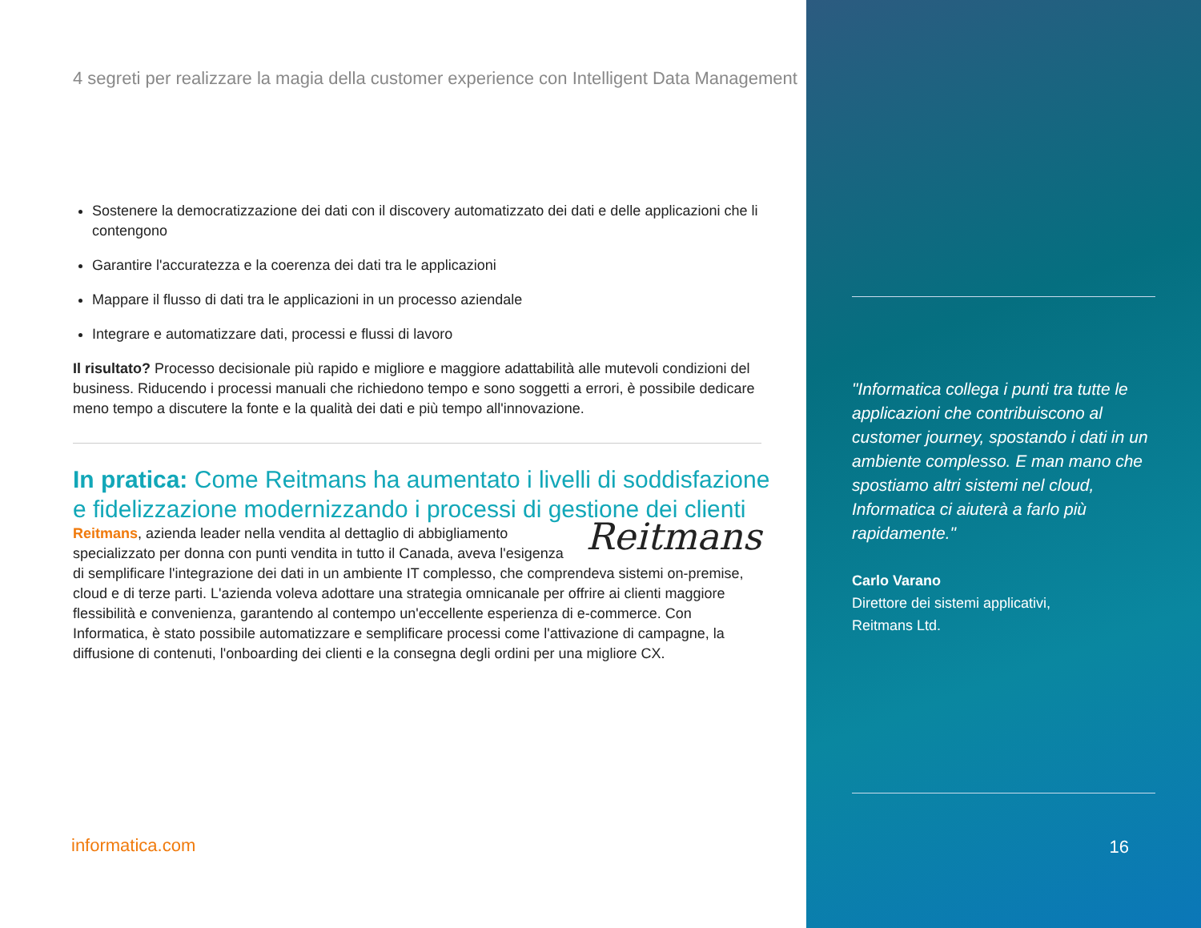4 segreti per realizzare la magia della customer experience con Intelligent Data Management
Sostenere la democratizzazione dei dati con il discovery automatizzato dei dati e delle applicazioni che li contengono
Garantire l'accuratezza e la coerenza dei dati tra le applicazioni
Mappare il flusso di dati tra le applicazioni in un processo aziendale
Integrare e automatizzare dati, processi e flussi di lavoro
Il risultato? Processo decisionale più rapido e migliore e maggiore adattabilità alle mutevoli condizioni del business. Riducendo i processi manuali che richiedono tempo e sono soggetti a errori, è possibile dedicare meno tempo a discutere la fonte e la qualità dei dati e più tempo all'innovazione.
In pratica: Come Reitmans ha aumentato i livelli di soddisfazione e fidelizzazione modernizzando i processi di gestione dei clienti
Reitmans Reitmans, azienda leader nella vendita al dettaglio di abbigliamento specializzato per donna con punti vendita in tutto il Canada, aveva l'esigenza di semplificare l'integrazione dei dati in un ambiente IT complesso, che comprendeva sistemi on-premise, cloud e di terze parti. L'azienda voleva adottare una strategia omnicanale per offrire ai clienti maggiore flessibilità e convenienza, garantendo al contempo un'eccellente esperienza di e-commerce. Con Informatica, è stato possibile automatizzare e semplificare processi come l'attivazione di campagne, la diffusione di contenuti, l'onboarding dei clienti e la consegna degli ordini per una migliore CX.
informatica.com
"Informatica collega i punti tra tutte le applicazioni che contribuiscono al customer journey, spostando i dati in un ambiente complesso. E man mano che spostiamo altri sistemi nel cloud, Informatica ci aiuterà a farlo più rapidamente."
Carlo Varano
Direttore dei sistemi applicativi,
Reitmans Ltd.
16